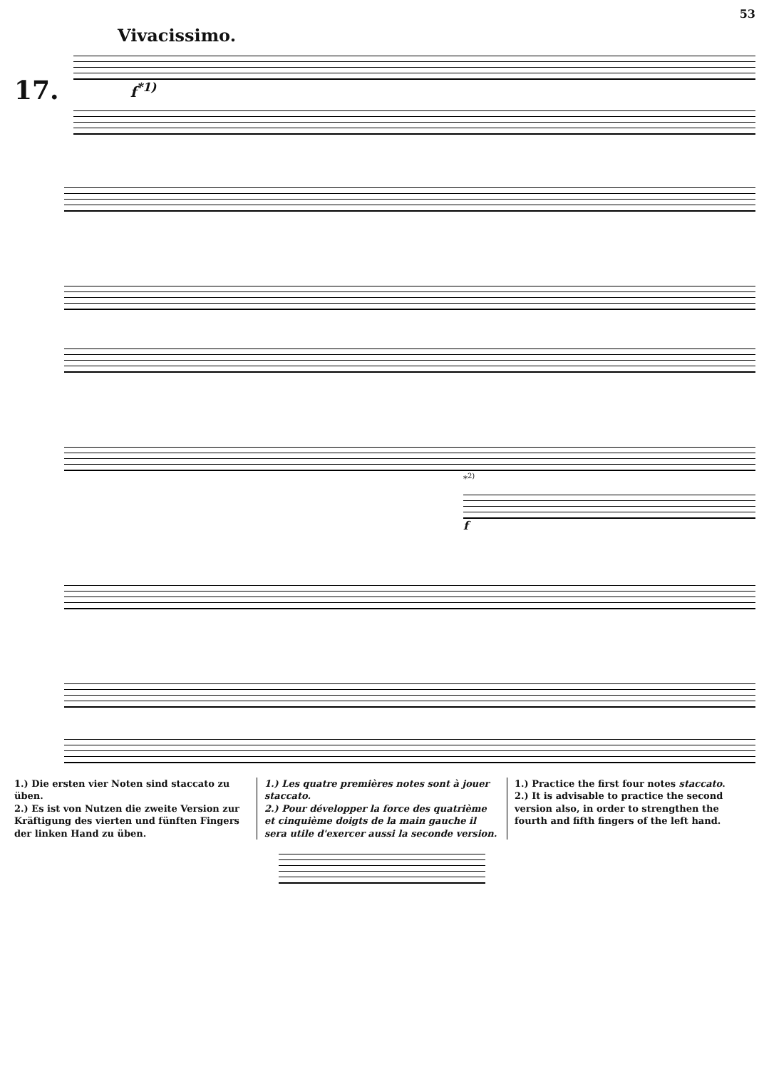Vivacissimo. 53
17.
f<sup>*1)</sup>
*<sup>2)</sup>
f
1.) Die ersten vier Noten sind staccato zu üben.
2.) Es ist von Nutzen die zweite Version zur Kräftigung des vierten und fünften Fingers der linken Hand zu üben.
1.) Les quatre premières notes sont à jouer staccato.
2.) Pour développer la force des quatrième et cinquième doigts de la main gauche il sera utile d'exercer aussi la seconde version.
1.) Practice the first four notes staccato.
2.) It is advisable to practice the second version also, in order to strengthen the fourth and fifth fingers of the left hand.